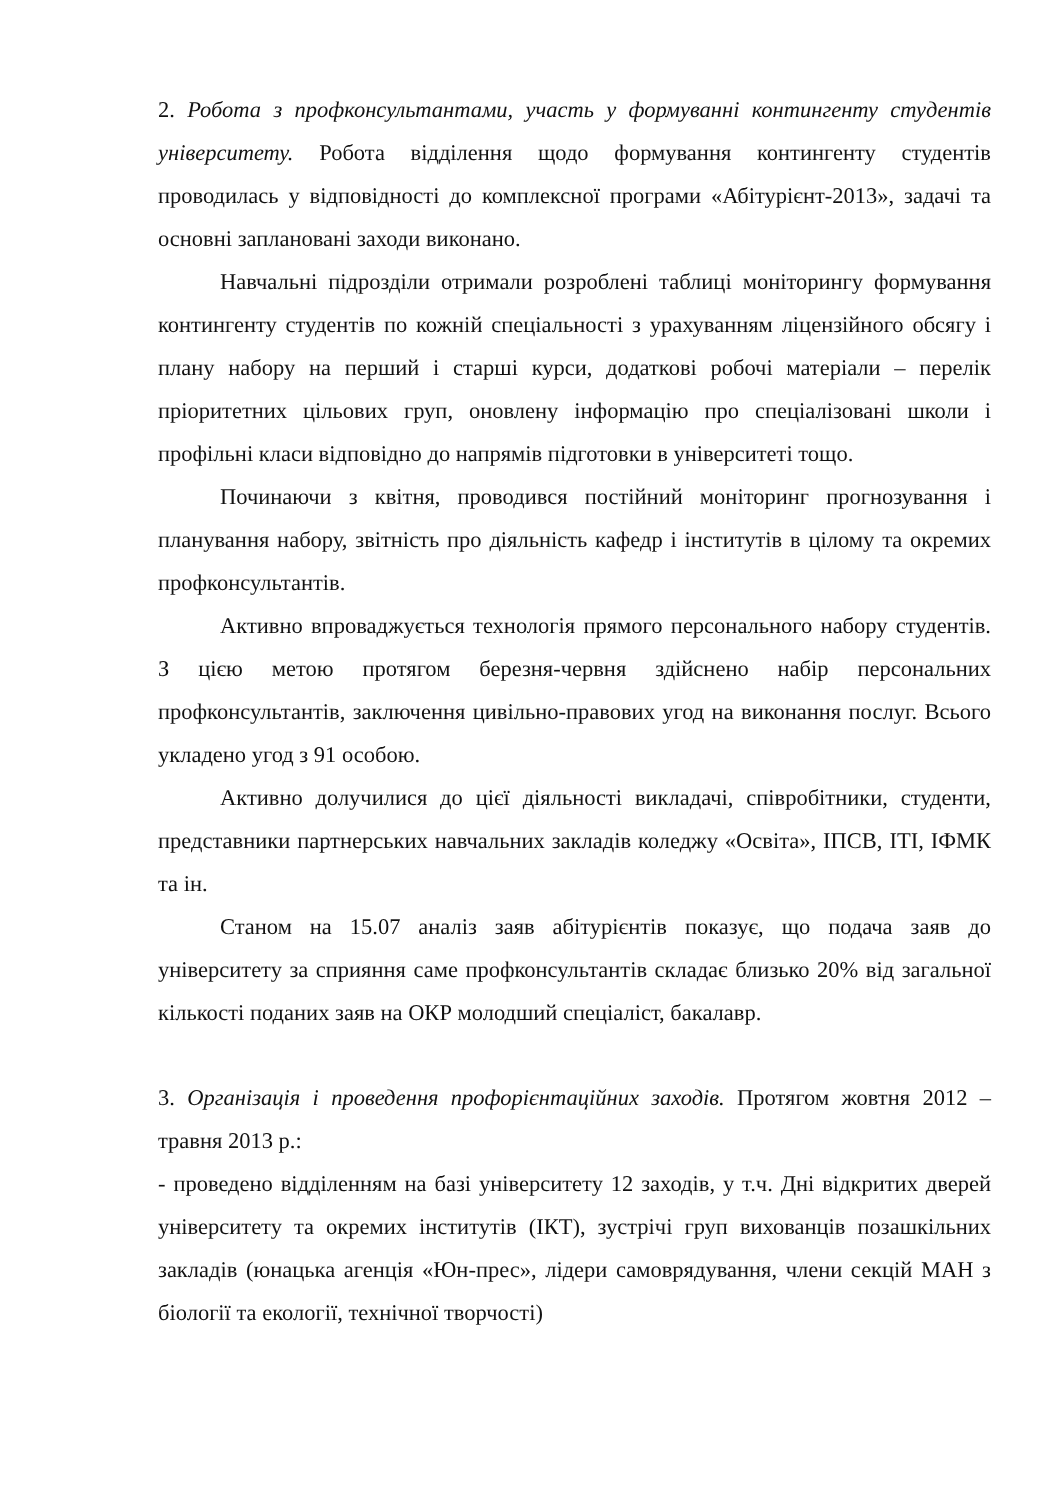2. Робота з профконсультантами, участь у формуванні контингенту студентів університету. Робота відділення щодо формування контингенту студентів проводилась у відповідності до комплексної програми «Абітурієнт-2013», задачі та основні заплановані заходи виконано.
Навчальні підрозділи отримали розроблені таблиці моніторингу формування контингенту студентів по кожній спеціальності з урахуванням ліцензійного обсягу і плану набору на перший і старші курси, додаткові робочі матеріали – перелік пріоритетних цільових груп, оновлену інформацію про спеціалізовані школи і профільні класи відповідно до напрямів підготовки в університеті тощо.
Починаючи з квітня, проводився постійний моніторинг прогнозування і планування набору, звітність про діяльність кафедр і інститутів в цілому та окремих профконсультантів.
Активно впроваджується технологія прямого персонального набору студентів. З цією метою протягом березня-червня здійснено набір персональних профконсультантів, заключення цивільно-правових угод на виконання послуг. Всього укладено угод з 91 особою.
Активно долучилися до цієї діяльності викладачі, співробітники, студенти, представники партнерських навчальних закладів коледжу «Освіта», ІПСВ, ІТІ, ІФМК та ін.
Станом на 15.07 аналіз заяв абітурієнтів показує, що подача заяв до університету за сприяння саме профконсультантів складає близько 20% від загальної кількості поданих заяв на ОКР молодший спеціаліст, бакалавр.
3. Організація і проведення профорієнтаційних заходів. Протягом жовтня 2012 – травня 2013 р.:
- проведено відділенням на базі університету 12 заходів, у т.ч. Дні відкритих дверей університету та окремих інститутів (ІКТ), зустрічі груп вихованців позашкільних закладів (юнацька агенція «Юн-прес», лідери самоврядування, члени секцій МАН з біології та екології, технічної творчості)